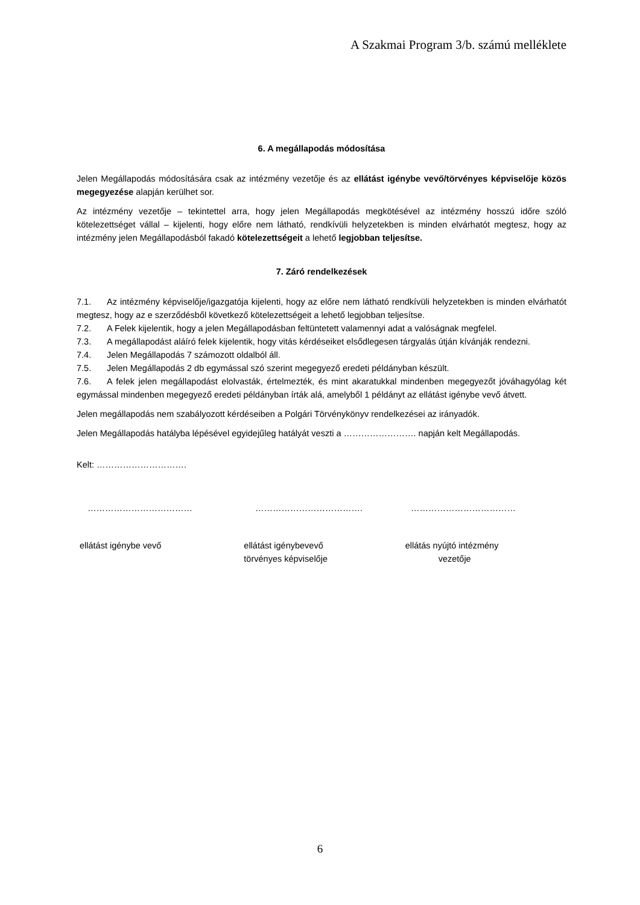A Szakmai Program 3/b. számú melléklete
6. A megállapodás módosítása
Jelen Megállapodás módosítására csak az intézmény vezetője és az ellátást igénybe vevő/törvényes képviselője közös megegyezése alapján kerülhet sor.
Az intézmény vezetője – tekintettel arra, hogy jelen Megállapodás megkötésével az intézmény hosszú időre szóló kötelezettséget vállal – kijelenti, hogy előre nem látható, rendkívüli helyzetekben is minden elvárhatót megtesz, hogy az intézmény jelen Megállapodásból fakadó kötelezettségeit a lehető legjobban teljesítse.
7. Záró rendelkezések
7.1. Az intézmény képviselője/igazgatója kijelenti, hogy az előre nem látható rendkívüli helyzetekben is minden elvárhatót megtesz, hogy az e szerződésből következő kötelezettségeit a lehető legjobban teljesítse.
7.2. A Felek kijelentik, hogy a jelen Megállapodásban feltüntetett valamennyi adat a valóságnak megfelel.
7.3. A megállapodást aláíró felek kijelentik, hogy vitás kérdéseiket elsődlegesen tárgyalás útján kívánják rendezni.
7.4. Jelen Megállapodás 7 számozott oldalból áll.
7.5. Jelen Megállapodás 2 db egymással szó szerint megegyező eredeti példányban készült.
7.6. A felek jelen megállapodást elolvasták, értelmezték, és mint akaratukkal mindenben megegyezőt jóváhagyólag két egymással mindenben megegyező eredeti példányban írták alá, amelyből 1 példányt az ellátást igénybe vevő átvett.
Jelen megállapodás nem szabályozott kérdéseiben a Polgári Törvénykönyv rendelkezései az irányadók.
Jelen Megállapodás hatályba lépésével egyidejűleg hatályát veszti a ……………………. napján kelt Megállapodás.
Kelt: ………………………….
……………………………… ………………………………. ………………………………
ellátást igénybe vevő ellátást igénybevevő
törvényes képviselője
ellátás nyújtó intézmény
vezetője
6